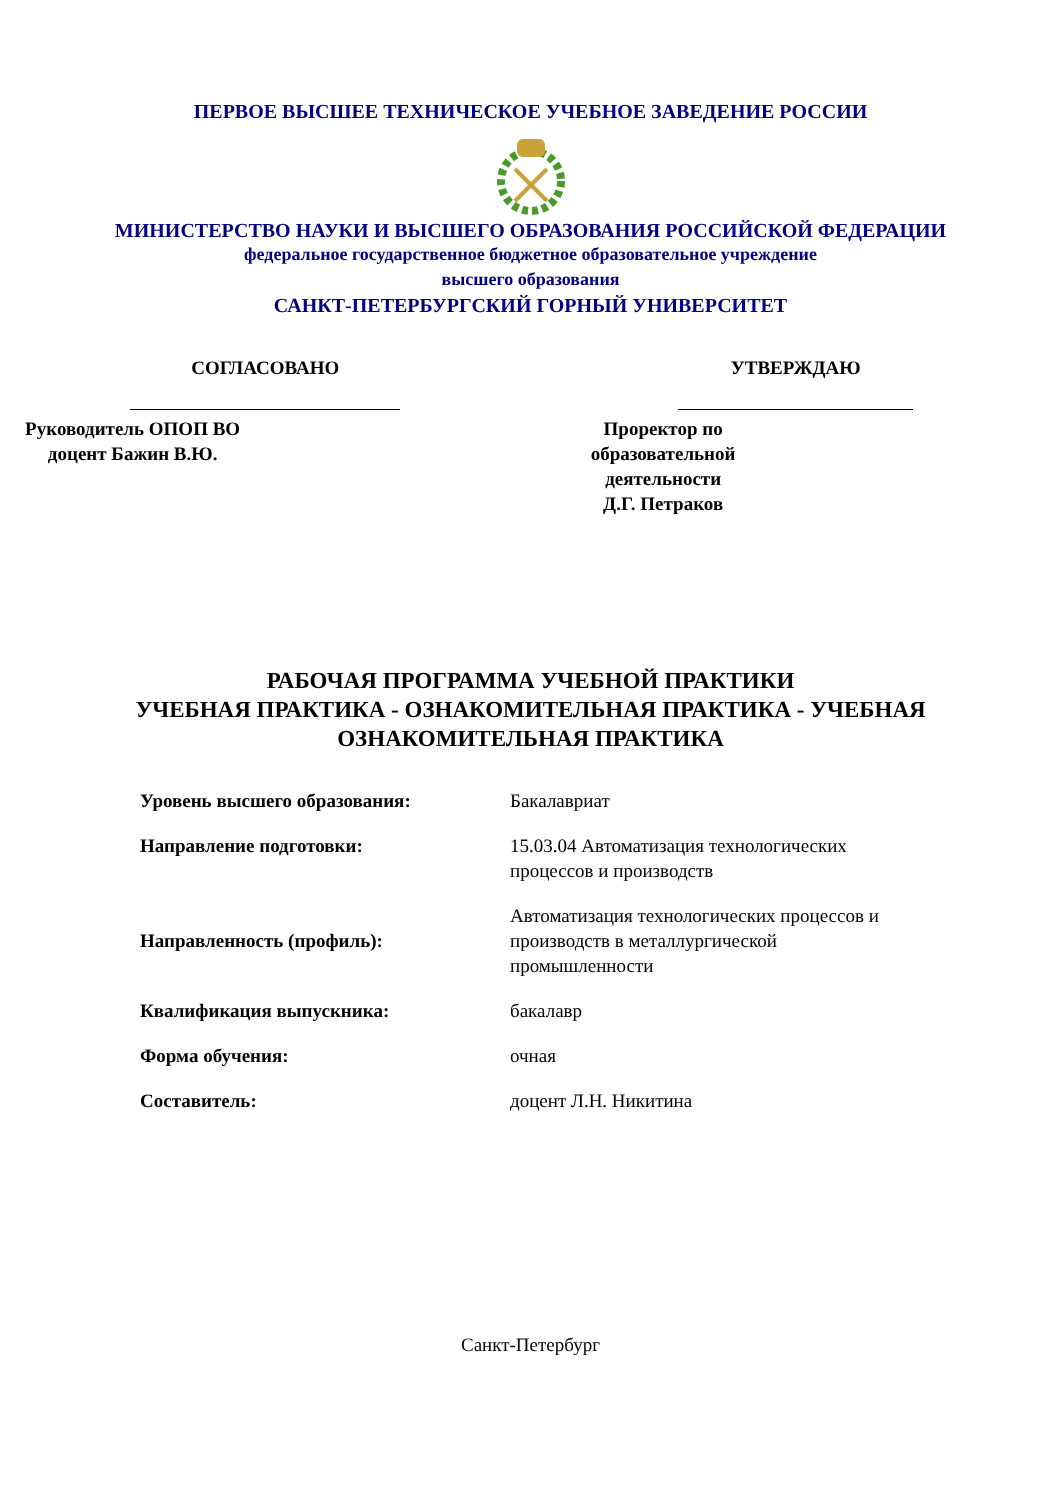ПЕРВОЕ ВЫСШЕЕ ТЕХНИЧЕСКОЕ УЧЕБНОЕ ЗАВЕДЕНИЕ РОССИИ
МИНИСТЕРСТВО НАУКИ И ВЫСШЕГО ОБРАЗОВАНИЯ РОССИЙСКОЙ ФЕДЕРАЦИИ
федеральное государственное бюджетное образовательное учреждение
высшего образования
САНКТ-ПЕТЕРБУРГСКИЙ ГОРНЫЙ УНИВЕРСИТЕТ
СОГЛАСОВАНО
Руководитель ОПОП ВО
доцент Бажин В.Ю.
УТВЕРЖДАЮ
Проректор по образовательной
деятельности
Д.Г. Петраков
РАБОЧАЯ ПРОГРАММА УЧЕБНОЙ ПРАКТИКИ
УЧЕБНАЯ ПРАКТИКА - ОЗНАКОМИТЕЛЬНАЯ ПРАКТИКА - УЧЕБНАЯ
ОЗНАКОМИТЕЛЬНАЯ ПРАКТИКА
| Уровень высшего образования: | Бакалавриат |
| Направление подготовки: | 15.03.04 Автоматизация технологических процессов и производств |
| Направленность (профиль): | Автоматизация технологических процессов и производств в металлургической промышленности |
| Квалификация выпускника: | бакалавр |
| Форма обучения: | очная |
| Составитель: | доцент Л.Н. Никитина |
Санкт-Петербург